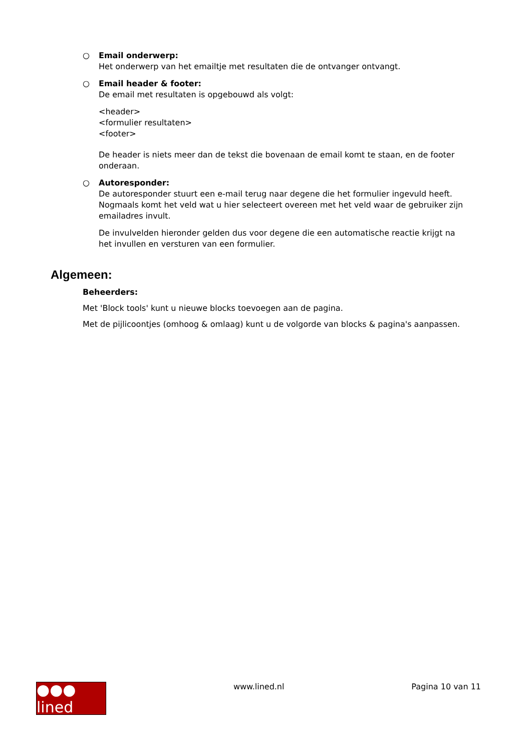○ Email onderwerp:
Het onderwerp van het emailtje met resultaten die de ontvanger ontvangt.
○ Email header & footer:
De email met resultaten is opgebouwd als volgt:
<header>
<formulier resultaten>
<footer>
De header is niets meer dan de tekst die bovenaan de email komt te staan, en de footer onderaan.
○ Autoresponder:
De autoresponder stuurt een e-mail terug naar degene die het formulier ingevuld heeft. Nogmaals komt het veld wat u hier selecteert overeen met het veld waar de gebruiker zijn emailadres invult.
De invulvelden hieronder gelden dus voor degene die een automatische reactie krijgt na het invullen en versturen van een formulier.
Algemeen:
Beheerders:
Met 'Block tools' kunt u nieuwe blocks toevoegen aan de pagina.
Met de pijlicoontjes (omhoog & omlaag) kunt u de volgorde van blocks & pagina's aanpassen.
●●● lined
www.lined.nl Pagina 10 van 11